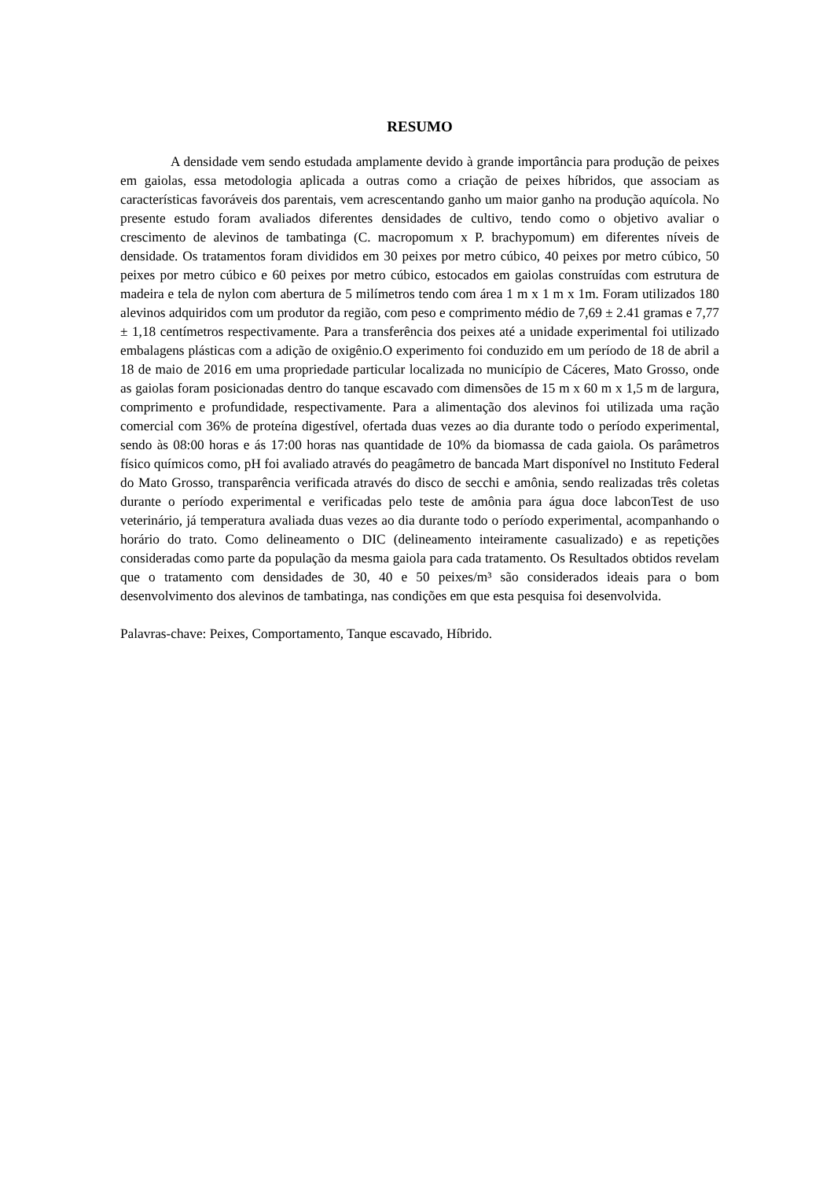RESUMO
A densidade vem sendo estudada amplamente devido à grande importância para produção de peixes em gaiolas, essa metodologia aplicada a outras como a criação de peixes híbridos, que associam as características favoráveis dos parentais, vem acrescentando ganho um maior ganho na produção aquícola. No presente estudo foram avaliados diferentes densidades de cultivo, tendo como o objetivo avaliar o crescimento de alevinos de tambatinga (C. macropomum x P. brachypomum) em diferentes níveis de densidade. Os tratamentos foram divididos em 30 peixes por metro cúbico, 40 peixes por metro cúbico, 50 peixes por metro cúbico e 60 peixes por metro cúbico, estocados em gaiolas construídas com estrutura de madeira e tela de nylon com abertura de 5 milímetros tendo com área 1 m x 1 m x 1m. Foram utilizados 180 alevinos adquiridos com um produtor da região, com peso e comprimento médio de 7,69 ± 2.41 gramas e 7,77 ± 1,18 centímetros respectivamente. Para a transferência dos peixes até a unidade experimental foi utilizado embalagens plásticas com a adição de oxigênio.O experimento foi conduzido em um período de 18 de abril a 18 de maio de 2016 em uma propriedade particular localizada no município de Cáceres, Mato Grosso, onde as gaiolas foram posicionadas dentro do tanque escavado com dimensões de 15 m x 60 m x 1,5 m de largura, comprimento e profundidade, respectivamente. Para a alimentação dos alevinos foi utilizada uma ração comercial com 36% de proteína digestível, ofertada duas vezes ao dia durante todo o período experimental, sendo às 08:00 horas e ás 17:00 horas nas quantidade de 10% da biomassa de cada gaiola. Os parâmetros físico químicos como, pH foi avaliado através do peagâmetro de bancada Mart disponível no Instituto Federal do Mato Grosso, transparência verificada através do disco de secchi e amônia, sendo realizadas três coletas durante o período experimental e verificadas pelo teste de amônia para água doce labconTest de uso veterinário, já temperatura avaliada duas vezes ao dia durante todo o período experimental, acompanhando o horário do trato. Como delineamento o DIC (delineamento inteiramente casualizado) e as repetições consideradas como parte da população da mesma gaiola para cada tratamento. Os Resultados obtidos revelam que o tratamento com densidades de 30, 40 e 50 peixes/m³ são considerados ideais para o bom desenvolvimento dos alevinos de tambatinga, nas condições em que esta pesquisa foi desenvolvida.
Palavras-chave: Peixes, Comportamento, Tanque escavado, Híbrido.